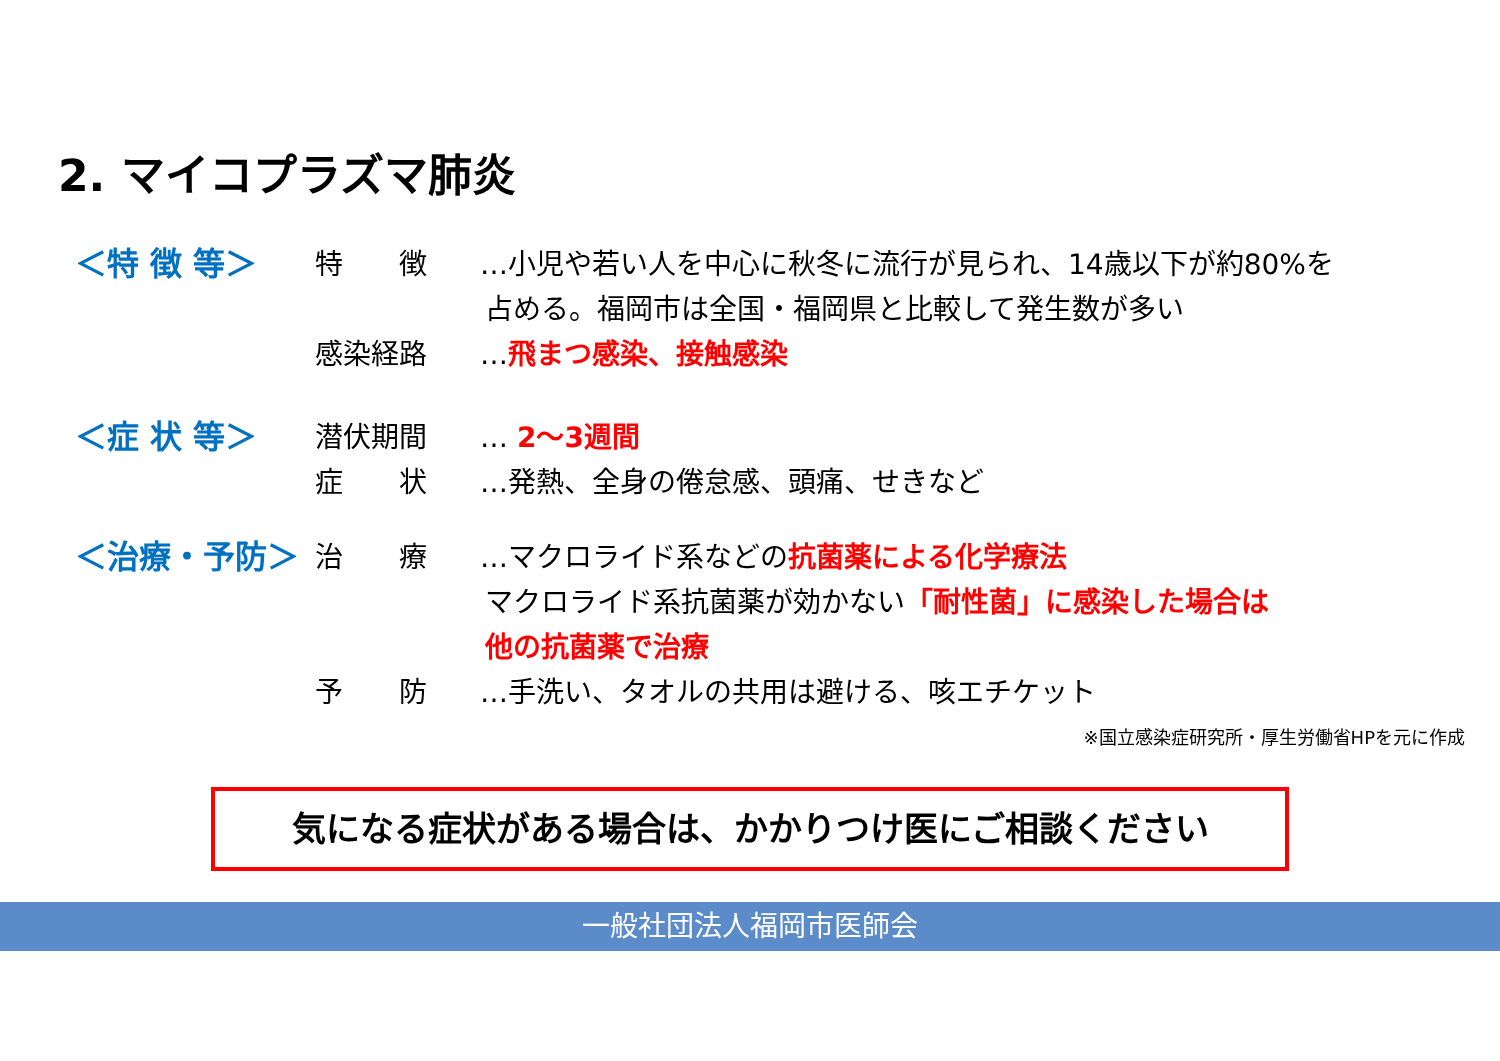2. マイコプラズマ肺炎
＜特 徴 等＞ 特　　徴 …小児や若い人を中心に秋冬に流行が見られ、14歳以下が約80%を
占める。福岡市は全国・福岡県と比較して発生数が多い
感染経路 …飛まつ感染、接触感染
＜症 状 等＞ 潜伏期間 … 2～3週間
症　　状 …発熱、全身の倦怠感、頭痛、せきなど
＜治療・予防＞ 治　　療 …マクロライド系などの抗菌薬による化学療法
マクロライド系抗菌薬が効かない「耐性菌」に感染した場合は
他の抗菌薬で治療
予　　防 …手洗い、タオルの共用は避ける、咳エチケット
※国立感染症研究所・厚生労働省HPを元に作成
気になる症状がある場合は、かかりつけ医にご相談ください
一般社団法人福岡市医師会